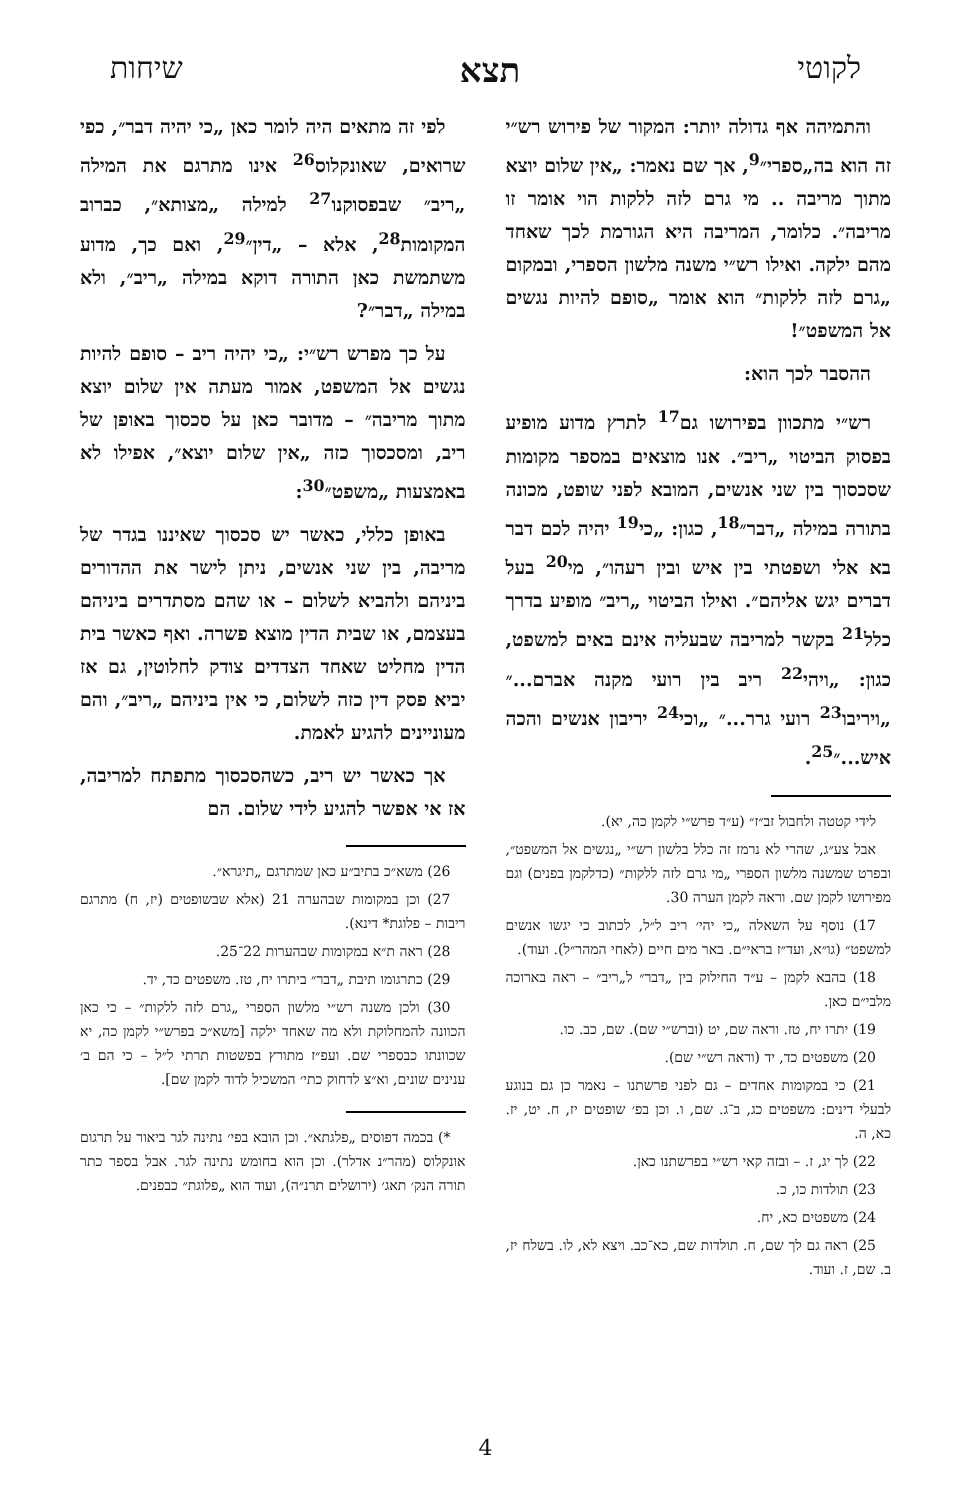לקוטי תצא שיחות
והתמיהה אף גדולה יותר: המקור של פירוש רש״י זה הוא בה„ספרי״<sup>9</sup>, אך שם נאמר: „אין שלום יוצא מתוך מריבה .. מי גרם לזה ללקות הוי אומר זו מריבה״. כלומר, המריבה היא הגורמת לכך שאחד מהם ילקה. ואילו רש״י משנה מלשון הספרי, ובמקום „גרם לזה ללקות״ הוא אומר „סופם להיות נגשים אל המשפט״!
ההסבר לכך הוא:
רש״י מתכוון בפירושו גם<sup>17</sup> לתרץ מדוע מופיע בפסוק הביטוי „ריב״. אנו מוצאים במספר מקומות שסכסוך בין שני אנשים, המובא לפני שופט, מכונה בתורה במילה „דבר״<sup>18</sup>, כגון: „כי<sup>19</sup> יהיה לכם דבר בא אלי ושפטתי בין איש ובין רעהו״, מי<sup>20</sup> בעל דברים יגש אליהם״. ואילו הביטוי „ריב״ מופיע בדרך כלל<sup>21</sup> בקשר למריבה שבעליה אינם באים למשפט, כגון: „ויהי<sup>22</sup> ריב בין רועי מקנה אברם...״ „ויריבו<sup>23</sup> רועי גרר...״ „וכי<sup>24</sup> יריבון אנשים והכה איש...״<sup>25</sup>.
לידי קטטה ולחבול זב״ז״ (ע״ד פרש״י לקמן כה, יא).
אבל צע״ג, שהרי לא נרמז זה כלל בלשון רש״י „נגשים אל המשפט״, ובפרט שמשנה מלשון הספרי „מי גרם לזה ללקות״ (כדלקמן בפנים) וגם מפירושו לקמן שם. וראה לקמן הערה 30.
17) נוסף על השאלה „כי יהי׳ ריב ל״ל, לכתוב כי יגשו אנשים למשפט״ (גו״א, ועד״ז בראי״ם. באר מים חיים (לאחי המהר״ל). ועוד).
18) בהבא לקמן – ע״ד החילוק בין „דבר״ ל„ריב״ – ראה בארוכה מלבי״ם כאן.
19) יתרו יח, טז. וראה שם, יט (וברש״י שם). שם, כב. כו.
20) משפטים כד, יד (וראה רש״י שם).
21) כי במקומות אחדים – גם לפני פרשתנו – נאמר כן גם בנוגע לבעלי דינים: משפטים כג, ב־ג. שם, ו. וכן בפ׳ שופטים יז, ח. יט, יז. כא, ה.
22) לך יג, ז. – ובזה קאי רש״י בפרשתנו כאן.
23) תולדות כו, כ.
24) משפטים כא, יח.
25) ראה גם לך שם, ח. תולדות שם, כא־כב. ויצא לא, לו. בשלח יז, ב. שם, ז. ועוד.
לפי זה מתאים היה לומר כאן „כי יהיה דבר״, כפי שרואים, שאונקלוס<sup>26</sup> אינו מתרגם את המילה „ריב״ שבפסוקנו<sup>27</sup> למילה „מצותא״, כברוב המקומות<sup>28</sup>, אלא – „דין״<sup>29</sup>, ואם כך, מדוע משתמשת כאן התורה דוקא במילה „ריב״, ולא במילה „דבר״?
על כך מפרש רש״י: „כי יהיה ריב – סופם להיות נגשים אל המשפט, אמור מעתה אין שלום יוצא מתוך מריבה״ – מדובר כאן על סכסוך באופן של ריב, ומסכסוך כזה „אין שלום יוצא״, אפילו לא באמצעות „משפט״<sup>30</sup>:
באופן כללי, כאשר יש סכסוך שאיננו בגדר של מריבה, בין שני אנשים, ניתן לישר את ההדורים ביניהם ולהביא לשלום – או שהם מסתדרים ביניהם בעצמם, או שבית הדין מוצא פשרה. ואף כאשר בית הדין מחליט שאחד הצדדים צודק לחלוטין, גם אז יביא פסק דין כזה לשלום, כי אין ביניהם „ריב״, והם מעוניינים להגיע לאמת.
אך כאשר יש ריב, כשהסכסוך מתפתח למריבה, אז אי אפשר להגיע לידי שלום. הם
26) משא״כ בתיב״ע כאן שמתרגם „תיגרא״.
27) וכן במקומות שבהערה 21 (אלא שבשופטים (יז, ח) מתרגם ריבות – פלוגת* דינא).
28) ראה ת״א במקומות שבהערות 22־25.
29) כתרגומו תיבת „דבר״ ביתרו יח, טז. משפטים כד, יד.
30) ולכן משנה רש״י מלשון הספרי „גרם לזה ללקות״ – כי כאן הכוונה להמחלוקת ולא מה שאחד ילקה [משא״כ בפרש״י לקמן כה, יא שכוונתו כבספרי שם. ועפ״ז מתורץ בפשטות תרתי ל״ל – כי הם ב׳ ענינים שונים, וא״צ לדחוק כתי׳ המשכיל לדוד לקמן שם].
*) בכמה דפוסים „פלגתא״. וכן הובא בפי׳ נתינה לגר ביאור על תרגום אונקלוס (מהר״נ אדלר). וכן הוא בחומש נתינה לגר. אבל בספר כתר תורה הנק׳ תאג׳ (ירושלים תרנ״ה), ועוד הוא „פלוגת״ כבפנים.
4